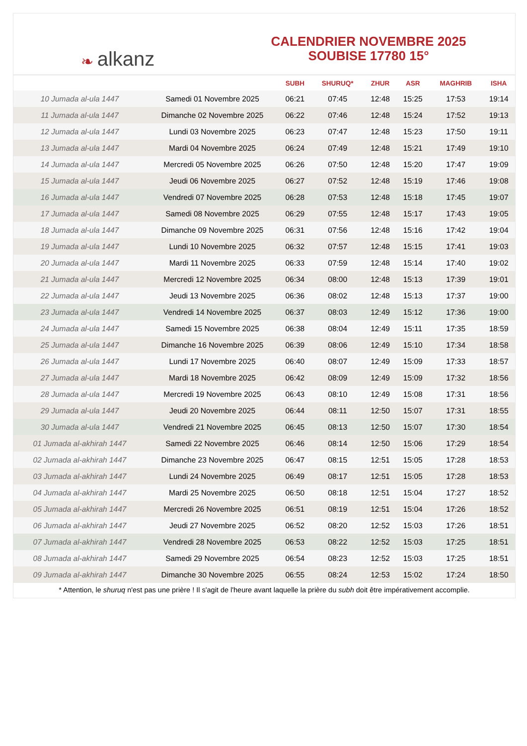❧ alkanz
CALENDRIER NOVEMBRE 2025
SOUBISE 17780 15°
| | | SUBH | SHURUQ* | ZHUR | ASR | MAGHRIB | ISHA |
| --- | --- | --- | --- | --- | --- | --- | --- |
| 10 Jumada al-ula 1447 | Samedi 01 Novembre 2025 | 06:21 | 07:45 | 12:48 | 15:25 | 17:53 | 19:14 |
| 11 Jumada al-ula 1447 | Dimanche 02 Novembre 2025 | 06:22 | 07:46 | 12:48 | 15:24 | 17:52 | 19:13 |
| 12 Jumada al-ula 1447 | Lundi 03 Novembre 2025 | 06:23 | 07:47 | 12:48 | 15:23 | 17:50 | 19:11 |
| 13 Jumada al-ula 1447 | Mardi 04 Novembre 2025 | 06:24 | 07:49 | 12:48 | 15:21 | 17:49 | 19:10 |
| 14 Jumada al-ula 1447 | Mercredi 05 Novembre 2025 | 06:26 | 07:50 | 12:48 | 15:20 | 17:47 | 19:09 |
| 15 Jumada al-ula 1447 | Jeudi 06 Novembre 2025 | 06:27 | 07:52 | 12:48 | 15:19 | 17:46 | 19:08 |
| 16 Jumada al-ula 1447 | Vendredi 07 Novembre 2025 | 06:28 | 07:53 | 12:48 | 15:18 | 17:45 | 19:07 |
| 17 Jumada al-ula 1447 | Samedi 08 Novembre 2025 | 06:29 | 07:55 | 12:48 | 15:17 | 17:43 | 19:05 |
| 18 Jumada al-ula 1447 | Dimanche 09 Novembre 2025 | 06:31 | 07:56 | 12:48 | 15:16 | 17:42 | 19:04 |
| 19 Jumada al-ula 1447 | Lundi 10 Novembre 2025 | 06:32 | 07:57 | 12:48 | 15:15 | 17:41 | 19:03 |
| 20 Jumada al-ula 1447 | Mardi 11 Novembre 2025 | 06:33 | 07:59 | 12:48 | 15:14 | 17:40 | 19:02 |
| 21 Jumada al-ula 1447 | Mercredi 12 Novembre 2025 | 06:34 | 08:00 | 12:48 | 15:13 | 17:39 | 19:01 |
| 22 Jumada al-ula 1447 | Jeudi 13 Novembre 2025 | 06:36 | 08:02 | 12:48 | 15:13 | 17:37 | 19:00 |
| 23 Jumada al-ula 1447 | Vendredi 14 Novembre 2025 | 06:37 | 08:03 | 12:49 | 15:12 | 17:36 | 19:00 |
| 24 Jumada al-ula 1447 | Samedi 15 Novembre 2025 | 06:38 | 08:04 | 12:49 | 15:11 | 17:35 | 18:59 |
| 25 Jumada al-ula 1447 | Dimanche 16 Novembre 2025 | 06:39 | 08:06 | 12:49 | 15:10 | 17:34 | 18:58 |
| 26 Jumada al-ula 1447 | Lundi 17 Novembre 2025 | 06:40 | 08:07 | 12:49 | 15:09 | 17:33 | 18:57 |
| 27 Jumada al-ula 1447 | Mardi 18 Novembre 2025 | 06:42 | 08:09 | 12:49 | 15:09 | 17:32 | 18:56 |
| 28 Jumada al-ula 1447 | Mercredi 19 Novembre 2025 | 06:43 | 08:10 | 12:49 | 15:08 | 17:31 | 18:56 |
| 29 Jumada al-ula 1447 | Jeudi 20 Novembre 2025 | 06:44 | 08:11 | 12:50 | 15:07 | 17:31 | 18:55 |
| 30 Jumada al-ula 1447 | Vendredi 21 Novembre 2025 | 06:45 | 08:13 | 12:50 | 15:07 | 17:30 | 18:54 |
| 01 Jumada al-akhirah 1447 | Samedi 22 Novembre 2025 | 06:46 | 08:14 | 12:50 | 15:06 | 17:29 | 18:54 |
| 02 Jumada al-akhirah 1447 | Dimanche 23 Novembre 2025 | 06:47 | 08:15 | 12:51 | 15:05 | 17:28 | 18:53 |
| 03 Jumada al-akhirah 1447 | Lundi 24 Novembre 2025 | 06:49 | 08:17 | 12:51 | 15:05 | 17:28 | 18:53 |
| 04 Jumada al-akhirah 1447 | Mardi 25 Novembre 2025 | 06:50 | 08:18 | 12:51 | 15:04 | 17:27 | 18:52 |
| 05 Jumada al-akhirah 1447 | Mercredi 26 Novembre 2025 | 06:51 | 08:19 | 12:51 | 15:04 | 17:26 | 18:52 |
| 06 Jumada al-akhirah 1447 | Jeudi 27 Novembre 2025 | 06:52 | 08:20 | 12:52 | 15:03 | 17:26 | 18:51 |
| 07 Jumada al-akhirah 1447 | Vendredi 28 Novembre 2025 | 06:53 | 08:22 | 12:52 | 15:03 | 17:25 | 18:51 |
| 08 Jumada al-akhirah 1447 | Samedi 29 Novembre 2025 | 06:54 | 08:23 | 12:52 | 15:03 | 17:25 | 18:51 |
| 09 Jumada al-akhirah 1447 | Dimanche 30 Novembre 2025 | 06:55 | 08:24 | 12:53 | 15:02 | 17:24 | 18:50 |
* Attention, le shuruq n'est pas une prière ! Il s'agit de l'heure avant laquelle la prière du subh doit être impérativement accomplie.